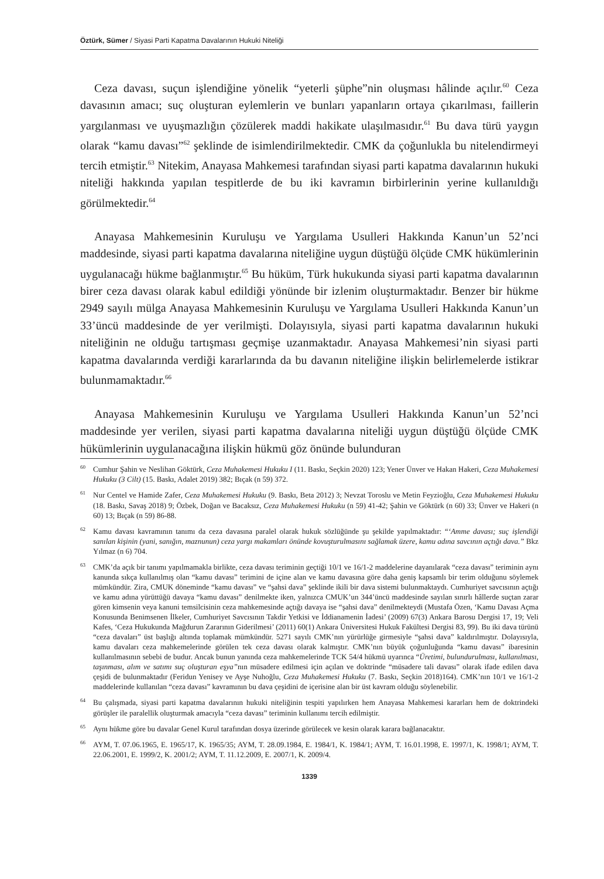Öztürk, Sümer / Siyasi Parti Kapatma Davalarının Hukuki Niteliği
Ceza davası, suçun işlendiğine yönelik “yeterli şüphe”nin oluşması hâlinde açılır.<sup>60</sup> Ceza davasının amacı; suç oluşturan eylemlerin ve bunları yapanların ortaya çıkarılması, faillerin yargılanması ve uyuşmazlığın çözülerek maddi hakikate ulaşılmasıdır.<sup>61</sup> Bu dava türü yaygın olarak “kamu davası”<sup>62</sup> şeklinde de isimlendirilmektedir. CMK da çoğunlukla bu nitelendirmeyi tercih etmiştir.<sup>63</sup> Nitekim, Anayasa Mahkemesi tarafından siyasi parti kapatma davalarının hukuki niteliği hakkında yapılan tespitlerde de bu iki kavramın birbirlerinin yerine kullanıldığı görülmektedir.<sup>64</sup>
Anayasa Mahkemesinin Kuruluşu ve Yargılama Usulleri Hakkında Kanun’un 52’nci maddesinde, siyasi parti kapatma davalarına niteliğine uygun düştüğü ölçüde CMK hükümlerinin uygulanacağı hükme bağlanmıştır.<sup>65</sup> Bu hüküm, Türk hukukunda siyasi parti kapatma davalarının birer ceza davası olarak kabul edildiği yönünde bir izlenim oluşturmaktadır. Benzer bir hükme 2949 sayılı mülga Anayasa Mahkemesinin Kuruluşu ve Yargılama Usulleri Hakkında Kanun’un 33’üncü maddesinde de yer verilmişti. Dolayısıyla, siyasi parti kapatma davalarının hukuki niteliğinin ne olduğu tartışması geçmişe uzanmaktadır. Anayasa Mahkemesi’nin siyasi parti kapatma davalarında verdiği kararlarında da bu davanın niteliğine ilişkin belirlemelerde istikrar bulunmamaktadır.<sup>66</sup>
Anayasa Mahkemesinin Kuruluşu ve Yargılama Usulleri Hakkında Kanun’un 52’nci maddesinde yer verilen, siyasi parti kapatma davalarına niteliği uygun düştüğü ölçüde CMK hükümlerinin uygulanacağına ilişkin hükmü göz önünde bulunduran
<sup>60</sup> Cumhur Şahin ve Neslihan Göktürk, Ceza Muhakemesi Hukuku I (11. Baskı, Seçkin 2020) 123; Yener Ünver ve Hakan Hakeri, Ceza Muhakemesi Hukuku (3 Cilt) (15. Baskı, Adalet 2019) 382; Bıçak (n 59) 372.
<sup>61</sup> Nur Centel ve Hamide Zafer, Ceza Muhakemesi Hukuku (9. Baskı, Beta 2012) 3; Nevzat Toroslu ve Metin Feyzioğlu, Ceza Muhakemesi Hukuku (18. Baskı, Savaş 2018) 9; Özbek, Doğan ve Bacaksız, Ceza Muhakemesi Hukuku (n 59) 41-42; Şahin ve Göktürk (n 60) 33; Ünver ve Hakeri (n 60) 13; Bıçak (n 59) 86-88.
<sup>62</sup> Kamu davası kavramının tanımı da ceza davasına paralel olarak hukuk sözlüğünde şu şekilde yapılmaktadır: “‘Amme davası; suç işlendiği sanılan kişinin (yani, sanığın, maznunun) ceza yargı makamları önünde kovuşturulmasını sağlamak üzere, kamu adına savcının açtığı dava.” Bkz Yılmaz (n 6) 704.
<sup>63</sup>CMK’da açık bir tanımı yapılmamakla birlikte, ceza davası teriminin geçtiği 10/1 ve 16/1-2 maddelerine dayanılarak “ceza davası” teriminin aynı kanunda sıkça kullanılmış olan “kamu davası” terimini de içine alan ve kamu davasına göre daha geniş kapsamlı bir terim olduğunu söylemek mümkündür. Zira, CMUK döneminde “kamu davası” ve “şahsi dava” şeklinde ikili bir dava sistemi bulunmaktaydı. Cumhuriyet savcısının açtığı ve kamu adına yürüttüğü davaya “kamu davası” denilmekte iken, yalnızca CMUK’un 344’üncü maddesinde sayılan sınırlı hâllerde suçtan zarar gören kimsenin veya kanuni temsilcisinin ceza mahkemesinde açtığı davaya ise “şahsi dava” denilmekteydi (Mustafa Özen, ‘Kamu Davası Açma Konusunda Benimsenen İlkeler, Cumhuriyet Savcısının Takdir Yetkisi ve İddianamenin İadesi’ (2009) 67(3) Ankara Barosu Dergisi 17, 19; Veli Kafes, ‘Ceza Hukukunda Mağdurun Zararının Giderilmesi’ (2011) 60(1) Ankara Üniversitesi Hukuk Fakültesi Dergisi 83, 99). Bu iki dava türünü “ceza davaları” üst başlığı altında toplamak mümkündür. 5271 sayılı CMK’nın yürürlüğe girmesiyle “şahsi dava” kaldırılmıştır. Dolayısıyla, kamu davaları ceza mahkemelerinde görülen tek ceza davası olarak kalmıştır. CMK’nın büyük çoğunluğunda “kamu davası” ibaresinin kullanılmasının sebebi de budur. Ancak bunun yanında ceza mahkemelerinde TCK 54/4 hükmü uyarınca “Üretimi, bulundurulması, kullanılması, taşınması, alım ve satımı suç oluşturan eşya”nın müsadere edilmesi için açılan ve doktrinde “müsadere tali davası” olarak ifade edilen dava çeşidi de bulunmaktadır (Feridun Yenisey ve Ayşe Nuhoğlu, Ceza Muhakemesi Hukuku (7. Baskı, Seçkin 2018)164). CMK’nın 10/1 ve 16/1-2 maddelerinde kullanılan “ceza davası” kavramının bu dava çeşidini de içerisine alan bir üst kavram olduğu söylenebilir.
<sup>64</sup> Bu çalışmada, siyasi parti kapatma davalarının hukuki niteliğinin tespiti yapılırken hem Anayasa Mahkemesi kararları hem de doktrindeki görüşler ile paralellik oluşturmak amacıyla “ceza davası” teriminin kullanımı tercih edilmiştir.
<sup>65</sup> Aynı hükme göre bu davalar Genel Kurul tarafından dosya üzerinde görülecek ve kesin olarak karara bağlanacaktır.
<sup>66</sup> AYM, T. 07.06.1965, E. 1965/17, K. 1965/35; AYM, T. 28.09.1984, E. 1984/1, K. 1984/1; AYM, T. 16.01.1998, E. 1997/1, K. 1998/1; AYM, T. 22.06.2001, E. 1999/2, K. 2001/2; AYM, T. 11.12.2009, E. 2007/1, K. 2009/4.
1339